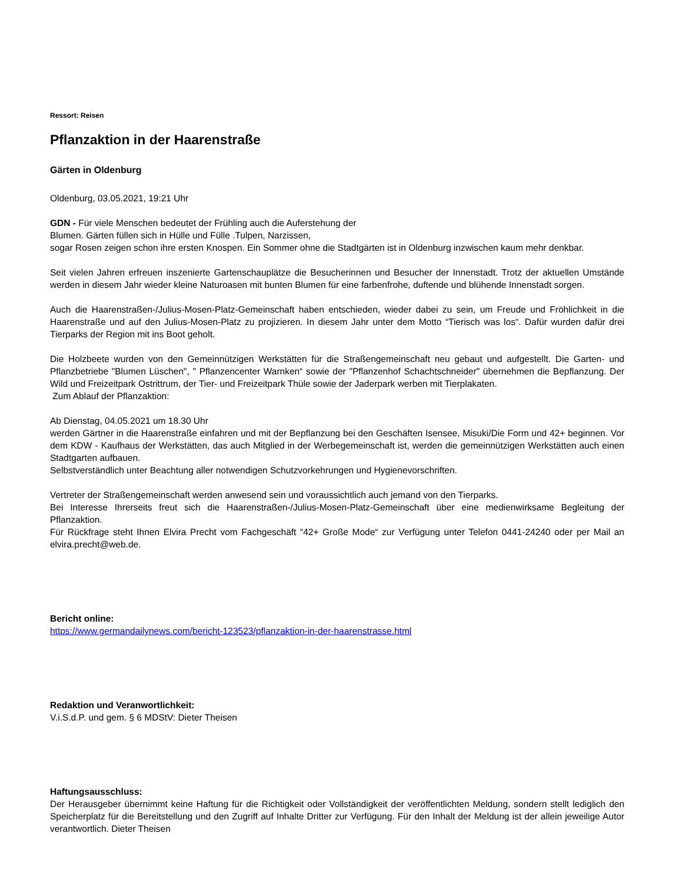Ressort: Reisen
Pflanzaktion in der Haarenstraße
Gärten in Oldenburg
Oldenburg, 03.05.2021, 19:21 Uhr
GDN - Für viele Menschen bedeutet der Frühling auch die Auferstehung der
Blumen. Gärten füllen sich in Hülle und Fülle .Tulpen, Narzissen,
sogar Rosen zeigen schon ihre ersten Knospen. Ein Sommer ohne die Stadtgärten ist in Oldenburg inzwischen kaum mehr denkbar.
Seit vielen Jahren erfreuen inszenierte Gartenschauplätze die Besucherinnen und Besucher der Innenstadt. Trotz der aktuellen Umstände werden in diesem Jahr wieder kleine Naturoasen mit bunten Blumen für eine farbenfrohe, duftende und blühende Innenstadt sorgen.
Auch die Haarenstraßen-/Julius-Mosen-Platz-Gemeinschaft haben entschieden, wieder dabei zu sein, um Freude und Fröhlichkeit in die Haarenstraße und auf den Julius-Mosen-Platz zu projizieren. In diesem Jahr unter dem Motto “Tierisch was los“. Dafür wurden dafür drei Tierparks der Region mit ins Boot geholt.
Die Holzbeete wurden von den Gemeinnützigen Werkstätten für die Straßengemeinschaft neu gebaut und aufgestellt. Die Garten- und Pflanzbetriebe "Blumen Lüschen", " Pflanzencenter Warnken“ sowie der "Pflanzenhof Schachtschneider" übernehmen die Bepflanzung. Der Wild und Freizeitpark Ostrittrum, der Tier- und Freizeitpark Thüle sowie der Jaderpark werben mit Tierplakaten.
Zum Ablauf der Pflanzaktion:
Ab Dienstag, 04.05.2021 um 18.30 Uhr
werden Gärtner in die Haarenstraße einfahren und mit der Bepflanzung bei den Geschäften Isensee, Misuki/Die Form und 42+ beginnen. Vor dem KDW - Kaufhaus der Werkstätten, das auch Mitglied in der Werbegemeinschaft ist, werden die gemeinnützigen Werkstätten auch einen Stadtgarten aufbauen.
Selbstverständlich unter Beachtung aller notwendigen Schutzvorkehrungen und Hygienevorschriften.
Vertreter der Straßengemeinschaft werden anwesend sein und voraussichtlich auch jemand von den Tierparks.
Bei Interesse Ihrerseits freut sich die Haarenstraßen-/Julius-Mosen-Platz-Gemeinschaft über eine medienwirksame Begleitung der Pflanzaktion.
Für Rückfrage steht Ihnen Elvira Precht vom Fachgeschäft “42+ Große Mode“ zur Verfügung unter Telefon 0441-24240 oder per Mail an elvira.precht@web.de.
Bericht online:
https://www.germandailynews.com/bericht-123523/pflanzaktion-in-der-haarenstrasse.html
Redaktion und Veranwortlichkeit:
V.i.S.d.P. und gem. § 6 MDStV: Dieter Theisen
Haftungsausschluss:
Der Herausgeber übernimmt keine Haftung für die Richtigkeit oder Vollständigkeit der veröffentlichten Meldung, sondern stellt lediglich den Speicherplatz für die Bereitstellung und den Zugriff auf Inhalte Dritter zur Verfügung. Für den Inhalt der Meldung ist der allein jeweilige Autor verantwortlich. Dieter Theisen